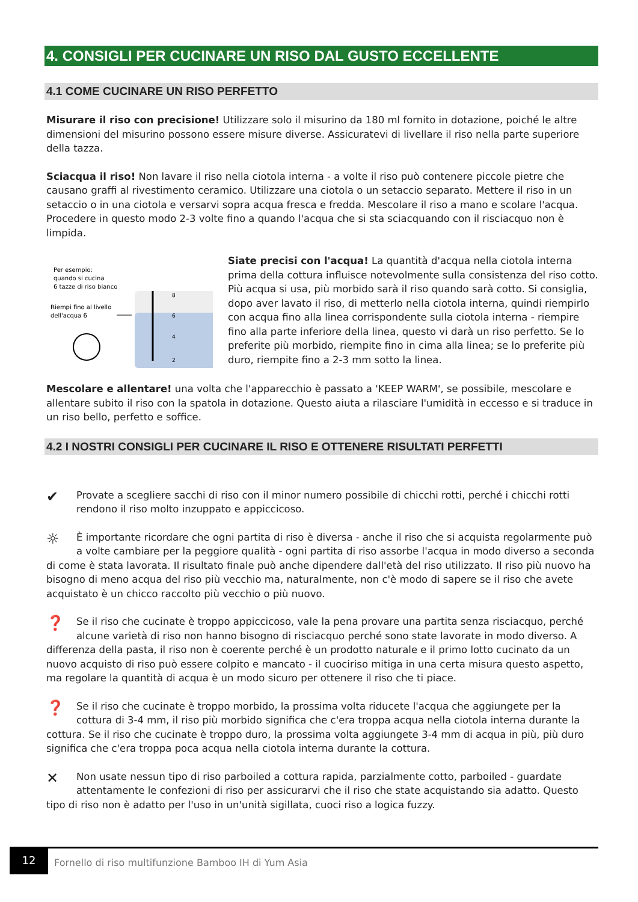4. CONSIGLI PER CUCINARE UN RISO DAL GUSTO ECCELLENTE
4.1 COME CUCINARE UN RISO PERFETTO
Misurare il riso con precisione! Utilizzare solo il misurino da 180 ml fornito in dotazione, poiché le altre dimensioni del misurino possono essere misure diverse. Assicuratevi di livellare il riso nella parte superiore della tazza.
Sciacqua il riso! Non lavare il riso nella ciotola interna - a volte il riso può contenere piccole pietre che causano graffi al rivestimento ceramico. Utilizzare una ciotola o un setaccio separato. Mettere il riso in un setaccio o in una ciotola e versarvi sopra acqua fresca e fredda. Mescolare il riso a mano e scolare l'acqua. Procedere in questo modo 2-3 volte fino a quando l'acqua che si sta sciacquando con il risciacquo non è limpida.
Per esempio:
quando si cucina
6 tazze di riso bianco
Riempi fino al livello
dell'acqua 6
8
6
4
2
Siate precisi con l'acqua! La quantità d'acqua nella ciotola interna prima della cottura influisce notevolmente sulla consistenza del riso cotto. Più acqua si usa, più morbido sarà il riso quando sarà cotto. Si consiglia, dopo aver lavato il riso, di metterlo nella ciotola interna, quindi riempirlo con acqua fino alla linea corrispondente sulla ciotola interna - riempire fino alla parte inferiore della linea, questo vi darà un riso perfetto. Se lo preferite più morbido, riempite fino in cima alla linea; se lo preferite più duro, riempite fino a 2-3 mm sotto la linea.
Mescolare e allentare! una volta che l'apparecchio è passato a 'KEEP WARM', se possibile, mescolare e allentare subito il riso con la spatola in dotazione. Questo aiuta a rilasciare l'umidità in eccesso e si traduce in un riso bello, perfetto e soffice.
4.2 I NOSTRI CONSIGLI PER CUCINARE IL RISO E OTTENERE RISULTATI PERFETTI
✔ Provate a scegliere sacchi di riso con il minor numero possibile di chicchi rotti, perché i chicchi rotti rendono il riso molto inzuppato e appiccicoso.
☼ È importante ricordare che ogni partita di riso è diversa - anche il riso che si acquista regolarmente può a volte cambiare per la peggiore qualità - ogni partita di riso assorbe l'acqua in modo diverso a seconda di come è stata lavorata. Il risultato finale può anche dipendere dall'età del riso utilizzato. Il riso più nuovo ha bisogno di meno acqua del riso più vecchio ma, naturalmente, non c'è modo di sapere se il riso che avete acquistato è un chicco raccolto più vecchio o più nuovo.
❓ Se il riso che cucinate è troppo appiccicoso, vale la pena provare una partita senza risciacquo, perché alcune varietà di riso non hanno bisogno di risciacquo perché sono state lavorate in modo diverso. A differenza della pasta, il riso non è coerente perché è un prodotto naturale e il primo lotto cucinato da un nuovo acquisto di riso può essere colpito e mancato - il cuociriso mitiga in una certa misura questo aspetto, ma regolare la quantità di acqua è un modo sicuro per ottenere il riso che ti piace.
❓ Se il riso che cucinate è troppo morbido, la prossima volta riducete l'acqua che aggiungete per la cottura di 3-4 mm, il riso più morbido significa che c'era troppa acqua nella ciotola interna durante la cottura. Se il riso che cucinate è troppo duro, la prossima volta aggiungete 3-4 mm di acqua in più, più duro significa che c'era troppa poca acqua nella ciotola interna durante la cottura.
✕ Non usate nessun tipo di riso parboiled a cottura rapida, parzialmente cotto, parboiled - guardate attentamente le confezioni di riso per assicurarvi che il riso che state acquistando sia adatto. Questo tipo di riso non è adatto per l'uso in un'unità sigillata, cuoci riso a logica fuzzy.
12
Fornello di riso multifunzione Bamboo IH di Yum Asia